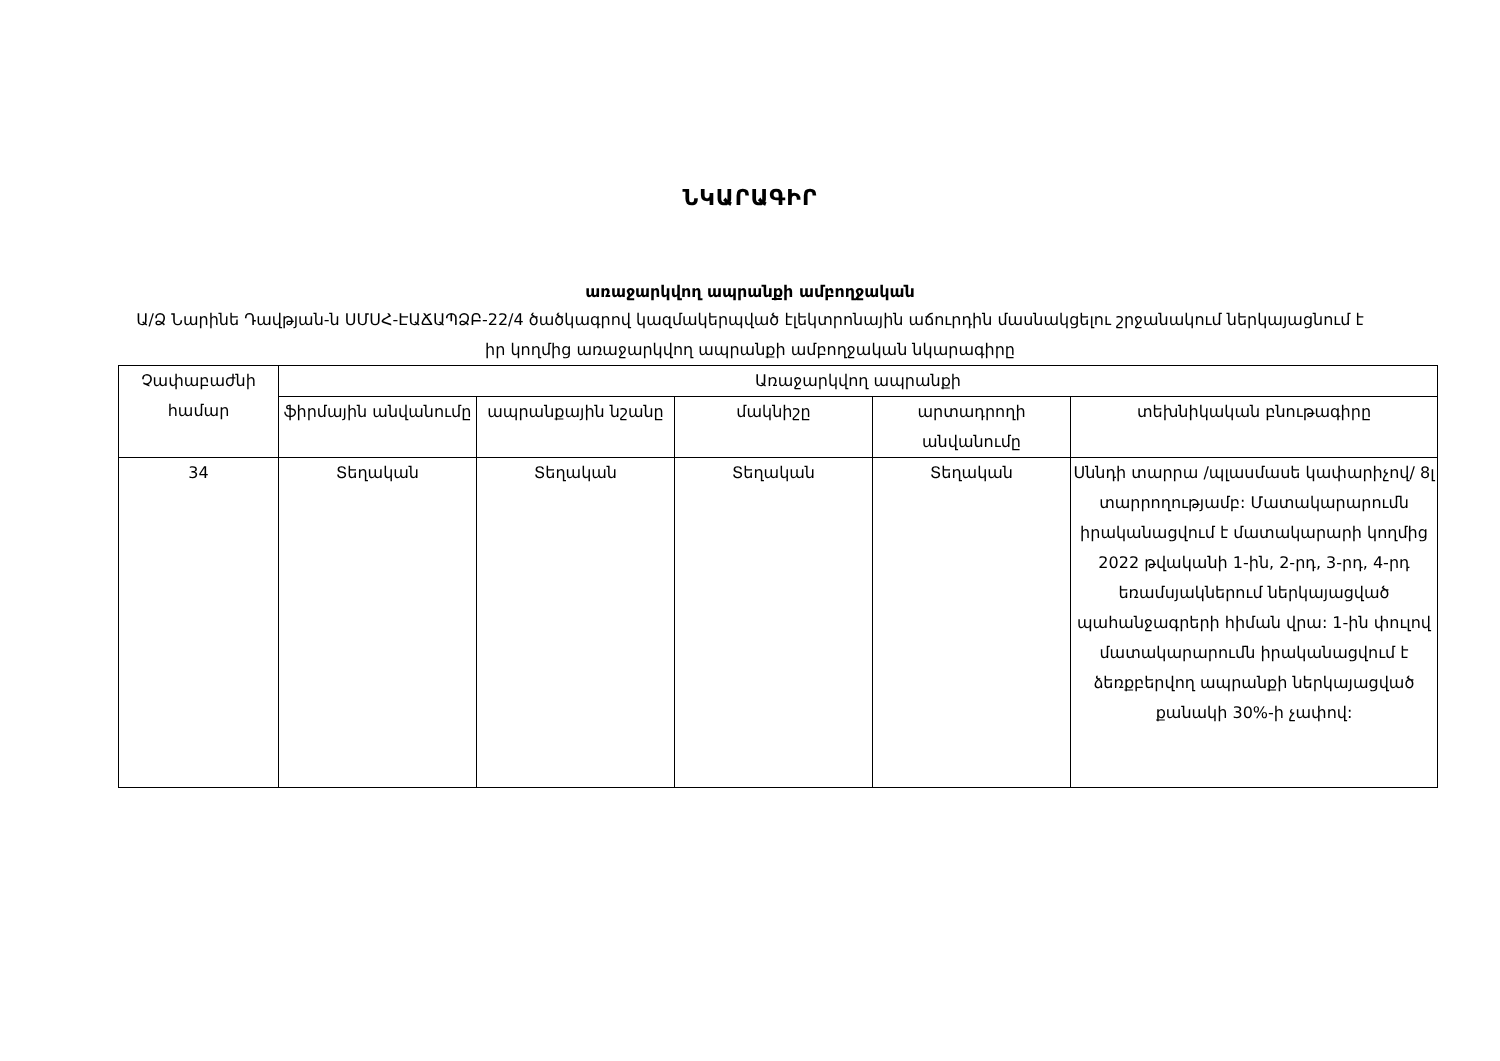ՆԿԱՐԱԳԻՐ
առաջարկվող ապրանքի ամբողջական
Ա/Ձ Նարինե Դավթյան-ն ՍՄՍՀ-ԷԱՃԱՊՁԲ-22/4 ծածկագրով կազմակերպված էլեկտրոնային աճուրդին մասնակցելու շրջանակում ներկայացնում է իր կողմից առաջարկվող ապրանքի ամբողջական նկարագիրը
| Չափաբաժնի համար | Առաջարկվող ապրանքի | | | | |
| --- | --- | --- | --- | --- | --- |
| | ֆիրմային անվանումը | ապրանքային նշանը | մակնիշը | արտադրողի անվանումը | տեխնիկական բնութագիրը |
| 34 | Տեղական | Տեղական | Տեղական | Տեղական | Սննդի տարրա /պլասմասե կափարիչով/ 8լ տարրողությամբ: Մատակարարումն իրականացվում է մատակարարի կողմից 2022 թվականի 1-ին, 2-րդ, 3-րդ, 4-րդ եռամսյակներում ներկայացված պահանջագրերի հիման վրա: 1-ին փուլով մատակարարումն իրականացվում է ձեռքբերվող ապրանքի ներկայացված քանակի 30%-ի չափով: |